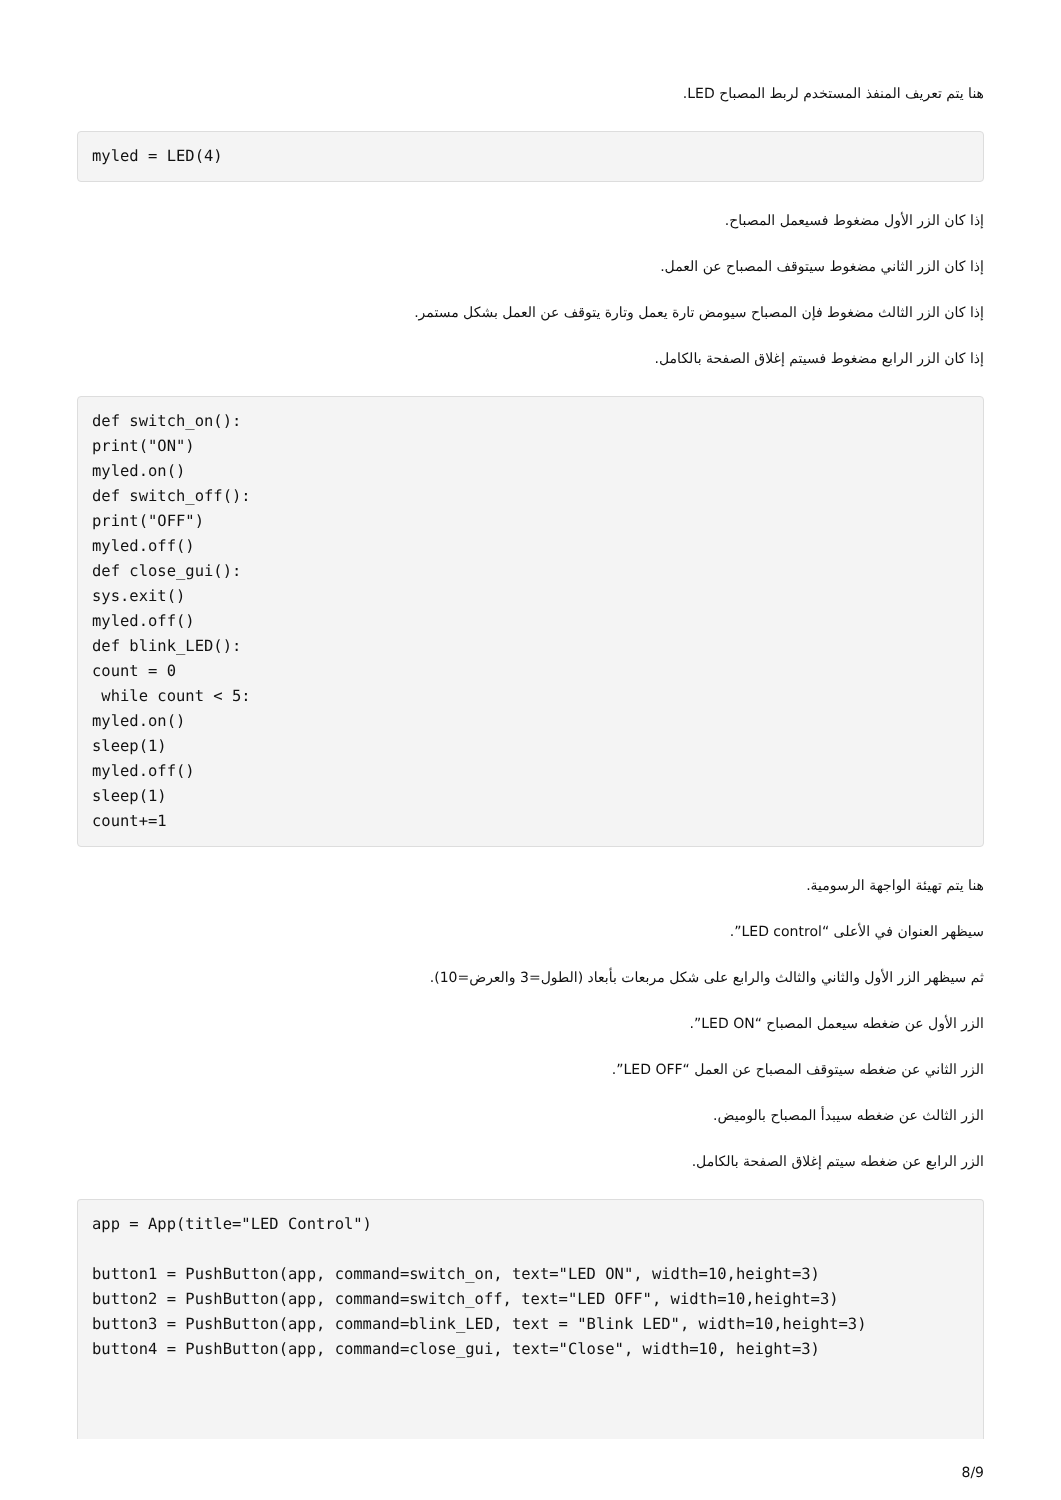هنا يتم تعريف المنفذ المستخدم لربط المصباح LED.
myled = LED(4)
إذا كان الزر الأول مضغوط فسيعمل المصباح.
إذا كان الزر الثاني مضغوط سيتوقف المصباح عن العمل.
إذا كان الزر الثالث مضغوط فإن المصباح سيومض تارة يعمل وتارة يتوقف عن العمل بشكل مستمر.
إذا كان الزر الرابع مضغوط فسيتم إغلاق الصفحة بالكامل.
def switch_on():
print("ON")
myled.on()
def switch_off():
print("OFF")
myled.off()
def close_gui():
sys.exit()
myled.off()
def blink_LED():
count = 0
 while count < 5:
myled.on()
sleep(1)
myled.off()
sleep(1)
count+=1
هنا يتم تهيئة الواجهة الرسومية.
سيظهر العنوان في الأعلى “LED control”.
ثم سيظهر الزر الأول والثاني والثالث والرابع على شكل مربعات بأبعاد (الطول=3 والعرض=10).
الزر الأول عن ضغطه سيعمل المصباح “LED ON”.
الزر الثاني عن ضغطه سيتوقف المصباح عن العمل “LED OFF”.
الزر الثالث عن ضغطه سيبدأ المصباح بالوميض.
الزر الرابع عن ضغطه سيتم إغلاق الصفحة بالكامل.
app = App(title="LED Control")

button1 = PushButton(app, command=switch_on, text="LED ON", width=10,height=3)
button2 = PushButton(app, command=switch_off, text="LED OFF", width=10,height=3)
button3 = PushButton(app, command=blink_LED, text = "Blink LED", width=10,height=3)
button4 = PushButton(app, command=close_gui, text="Close", width=10, height=3)
8/9